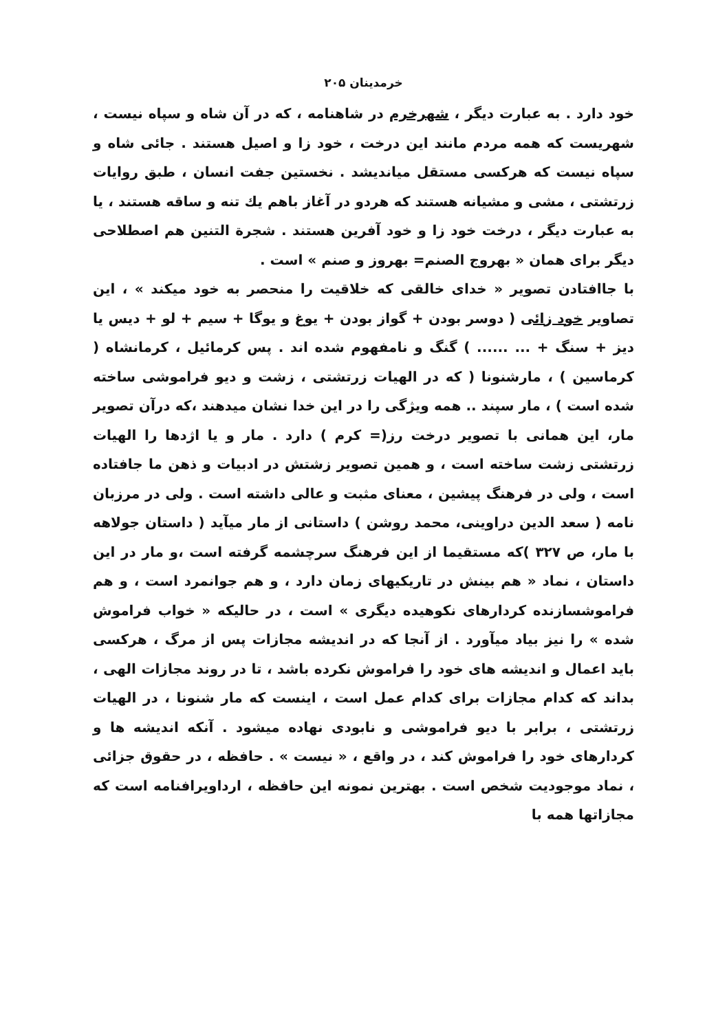خرمدینان ۲۰۵
خود دارد . به عبارت دیگر ، شهرخرم در شاهنامه ، که در آن شاه و سپاه نیست ، شهریست که همه مردم مانند این درخت ، خود زا و اصیل هستند . جائی شاه و سپاه نیست که هرکسی مستقل میاندیشد . نخستین جفت انسان ، طبق روایات زرتشتی ، مشی و مشیانه هستند که هردو در آغاز باهم یك تنه و ساقه هستند ، یا به عبارت دیگر ، درخت خود زا و خود آفرین هستند . شجرة التنین هم اصطلاحی دیگر برای همان « بهروج الصنم= بهروز و صنم » است .
با جاافتادن تصویر « خدای خالقی که خلاقیت را منحصر به خود میکند » ، این تصاویر خود زائی ( دوسر بودن + گواز بودن + یوغ و یوگا + سیم + لو + دیس یا دیز + سنگ + ... ...... ) گنگ و نامفهوم شده اند . پس کرمائیل ، کرمانشاه ( کرماسین ) ، مارشنونا ( که در الهیات زرتشتی ، زشت و دیو فراموشی ساخته شده است ) ، مار سپند .. همه ویژگی را در این خدا نشان میدهند ،که درآن تصویر مار، این همانی با تصویر درخت رز(= کرم ) دارد . مار و یا اژدها را الهیات زرتشتی زشت ساخته است ، و همین تصویر زشتش در ادبیات و ذهن ما جافتاده است ، ولی در فرهنگ پیشین ، معنای مثبت و عالی داشته است . ولی در مرزبان نامه ( سعد الدین دراوینی، محمد روشن ) داستانی از مار میآید ( داستان جولاهه با مار، ص ۳۲۷ )که مستقیما از این فرهنگ سرچشمه گرفته است ،و مار در این داستان ، نماد « هم بینش در تاریکیهای زمان دارد ، و هم جوانمرد است ، و هم فراموشسازنده کردارهای نکوهیده دیگری » است ، در حالیکه « خواب فراموش شده » را نیز بیاد میآورد . از آنجا که در اندیشه مجازات پس از مرگ ، هرکسی باید اعمال و اندیشه های خود را فراموش نکرده باشد ، تا در روند مجازات الهی ، بداند که کدام مجازات برای کدام عمل است ، اینست که مار شنونا ، در الهیات زرتشتی ، برابر با دیو فراموشی و نابودی نهاده میشود . آنکه اندیشه ها و کردارهای خود را فراموش کند ، در واقع ، « نیست » . حافظه ، در حقوق جزائی ، نماد موجودیت شخص است . بهترین نمونه این حافظه ، ارداویرافنامه است که مجازاتها همه با